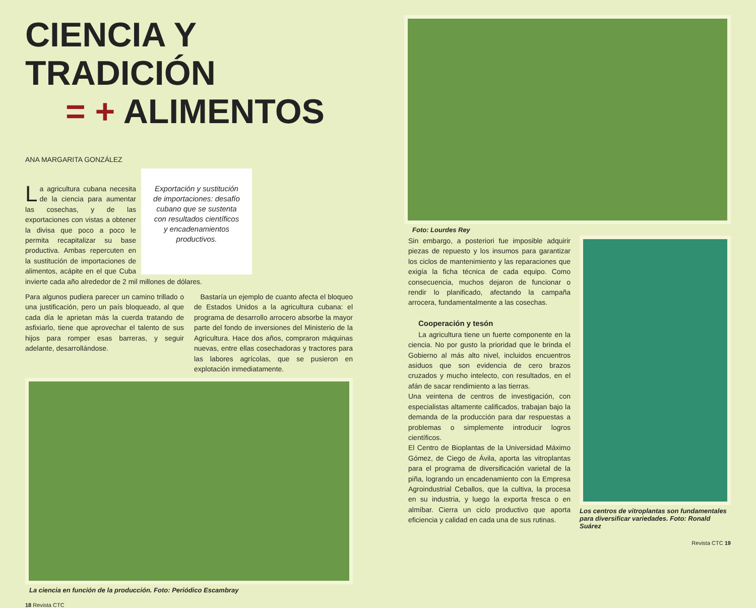CIENCIA Y TRADICIÓN
= + ALIMENTOS
ANA MARGARITA GONZÁLEZ
Exportación y sustitución de importaciones: desafío cubano que se sustenta con resultados científicos y encadenamientos productivos.
La agricultura cubana necesita de la ciencia para aumentar las cosechas, y de las exportaciones con vistas a obtener la divisa que poco a poco le permita recapitalizar su base productiva. Ambas repercuten en la sustitución de importaciones de alimentos, acápite en el que Cuba invierte cada año alrededor de 2 mil millones de dólares.
Para algunos pudiera parecer un camino trillado o una justificación, pero un país bloqueado, al que cada día le aprietan más la cuerda tratando de asfixiarlo, tiene que aprovechar el talento de sus hijos para romper esas barreras, y seguir adelante, desarrollándose.
Bastaría un ejemplo de cuanto afecta el bloqueo de Estados Unidos a la agricultura cubana: el programa de desarrollo arrocero absorbe la mayor parte del fondo de inversiones del Ministerio de la Agricultura. Hace dos años, compraron máquinas nuevas, entre ellas cosechadoras y tractores para las labores agrícolas, que se pusieron en explotación inmediatamente.
La ciencia en función de la producción. Foto: Periódico Escambray
18 Revista CTC
Foto: Lourdes Rey
Sin embargo, a posteriori fue imposible adquirir piezas de repuesto y los insumos para garantizar los ciclos de mantenimiento y las reparaciones que exigía la ficha técnica de cada equipo. Como consecuencia, muchos dejaron de funcionar o rendir lo planificado, afectando la campaña arrocera, fundamentalmente a las cosechas.
Cooperación y tesón
La agricultura tiene un fuerte componente en la ciencia. No por gusto la prioridad que le brinda el Gobierno al más alto nivel, incluidos encuentros asiduos que son evidencia de cero brazos cruzados y mucho intelecto, con resultados, en el afán de sacar rendimiento a las tierras.
Una veintena de centros de investigación, con especialistas altamente calificados, trabajan bajo la demanda de la producción para dar respuestas a problemas o simplemente introducir logros científicos.
El Centro de Bioplantas de la Universidad Máximo Gómez, de Ciego de Ávila, aporta las vitroplantas para el programa de diversificación varietal de la piña, logrando un encadenamiento con la Empresa Agroindustrial Ceballos, que la cultiva, la procesa en su industria, y luego la exporta fresca o en almíbar. Cierra un ciclo productivo que aporta eficiencia y calidad en cada una de sus rutinas.
Los centros de vitroplantas son fundamentales para diversificar variedades. Foto: Ronald Suárez
Revista CTC 19